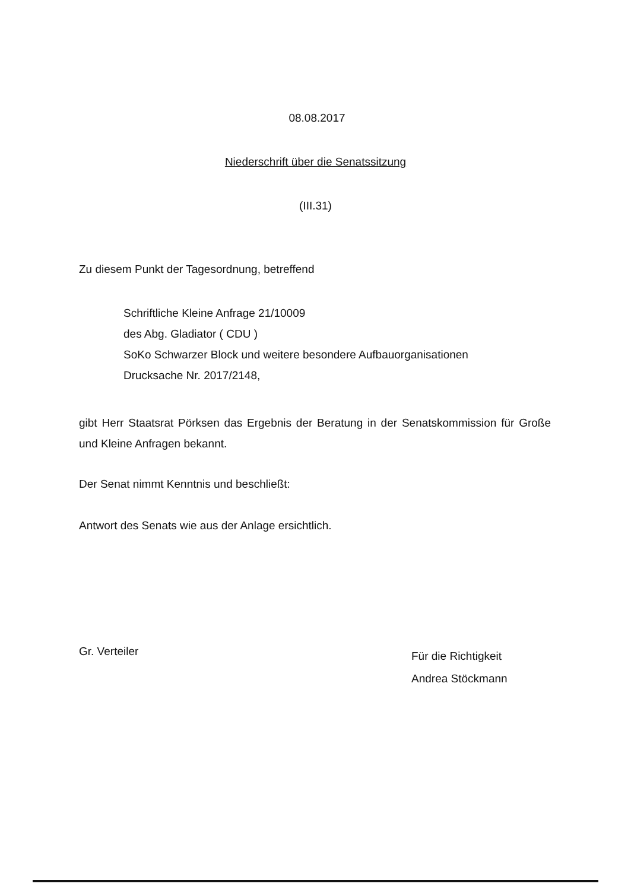08.08.2017
Niederschrift über die Senatssitzung
(III.31)
Zu diesem Punkt der Tagesordnung, betreffend
Schriftliche Kleine Anfrage 21/10009
des Abg. Gladiator ( CDU )
SoKo Schwarzer Block und weitere besondere Aufbauorganisationen
Drucksache Nr. 2017/2148,
gibt Herr Staatsrat Pörksen das Ergebnis der Beratung in der Senatskommission für Große und Kleine Anfragen bekannt.
Der Senat nimmt Kenntnis und beschließt:
Antwort des Senats wie aus der Anlage ersichtlich.
Gr. Verteiler
Für die Richtigkeit
Andrea Stöckmann